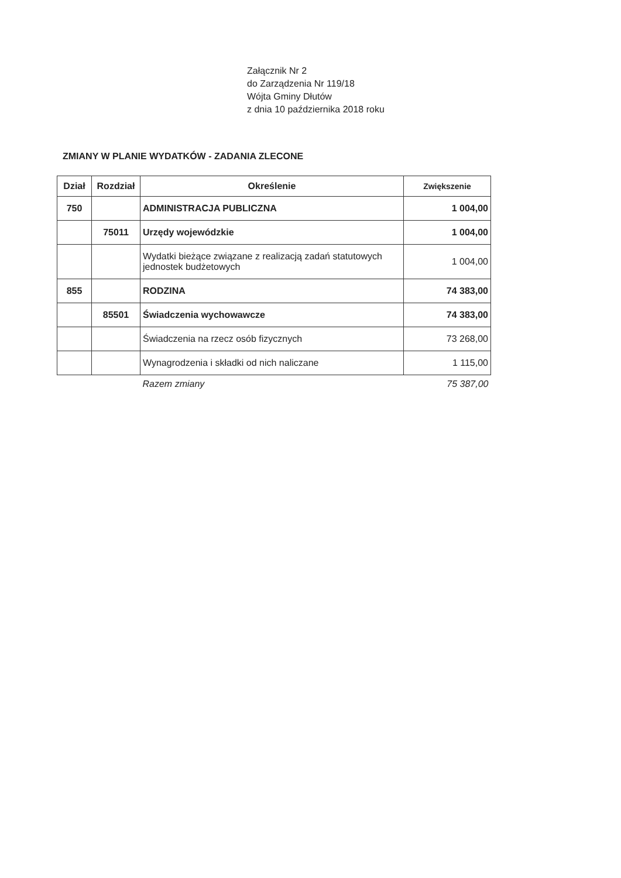Załącznik Nr 2
do Zarządzenia Nr 119/18
Wójta Gminy Dłutów
z dnia 10 października 2018 roku
ZMIANY W PLANIE WYDATKÓW - ZADANIA ZLECONE
| Dział | Rozdział | Określenie | Zwiększenie |
| --- | --- | --- | --- |
| 750 | | ADMINISTRACJA PUBLICZNA | 1 004,00 |
| | 75011 | Urzędy wojewódzkie | 1 004,00 |
| | | Wydatki bieżące związane z realizacją zadań statutowych jednostek budżetowych | 1 004,00 |
| 855 | | RODZINA | 74 383,00 |
| | 85501 | Świadczenia wychowawcze | 74 383,00 |
| | | Świadczenia na rzecz osób fizycznych | 73 268,00 |
| | | Wynagrodzenia i składki od nich naliczane | 1 115,00 |
| | | Razem zmiany | 75 387,00 |